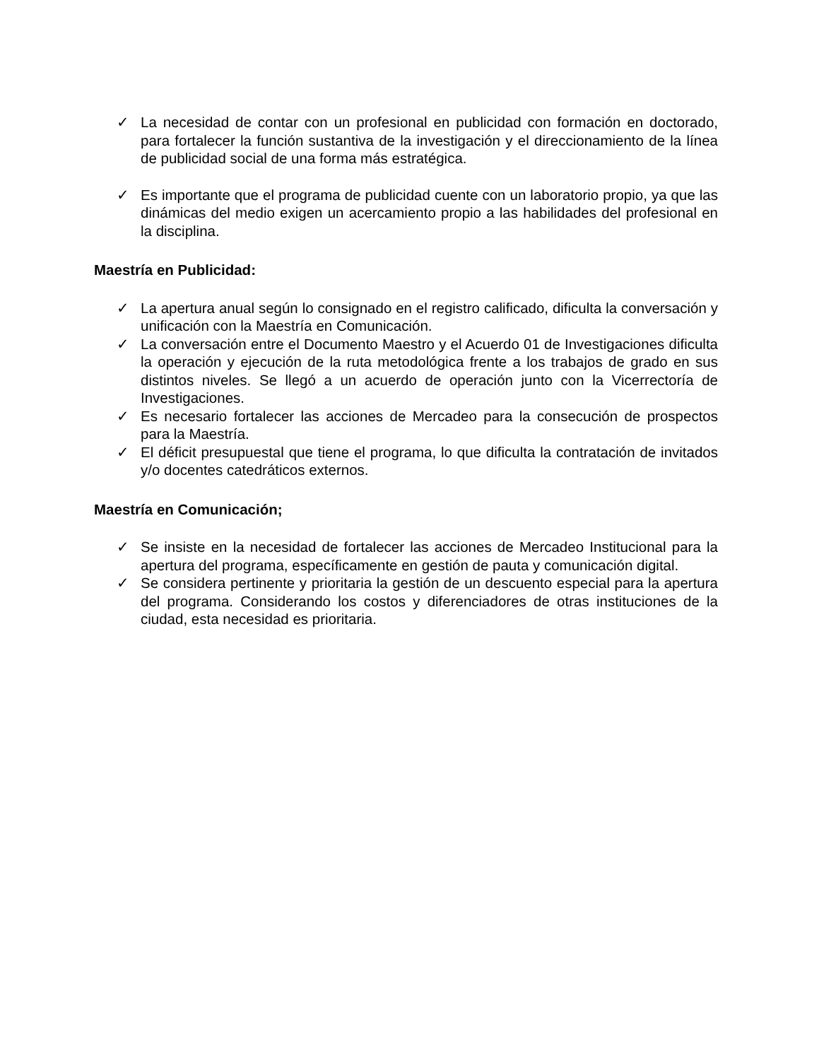✓ La necesidad de contar con un profesional en publicidad con formación en doctorado, para fortalecer la función sustantiva de la investigación y el direccionamiento de la línea de publicidad social de una forma más estratégica.
✓ Es importante que el programa de publicidad cuente con un laboratorio propio, ya que las dinámicas del medio exigen un acercamiento propio a las habilidades del profesional en la disciplina.
Maestría en Publicidad:
✓ La apertura anual según lo consignado en el registro calificado, dificulta la conversación y unificación con la Maestría en Comunicación.
✓ La conversación entre el Documento Maestro y el Acuerdo 01 de Investigaciones dificulta la operación y ejecución de la ruta metodológica frente a los trabajos de grado en sus distintos niveles. Se llegó a un acuerdo de operación junto con la Vicerrectoría de Investigaciones.
✓ Es necesario fortalecer las acciones de Mercadeo para la consecución de prospectos para la Maestría.
✓ El déficit presupuestal que tiene el programa, lo que dificulta la contratación de invitados y/o docentes catedráticos externos.
Maestría en Comunicación;
✓ Se insiste en la necesidad de fortalecer las acciones de Mercadeo Institucional para la apertura del programa, específicamente en gestión de pauta y comunicación digital.
✓ Se considera pertinente y prioritaria la gestión de un descuento especial para la apertura del programa. Considerando los costos y diferenciadores de otras instituciones de la ciudad, esta necesidad es prioritaria.